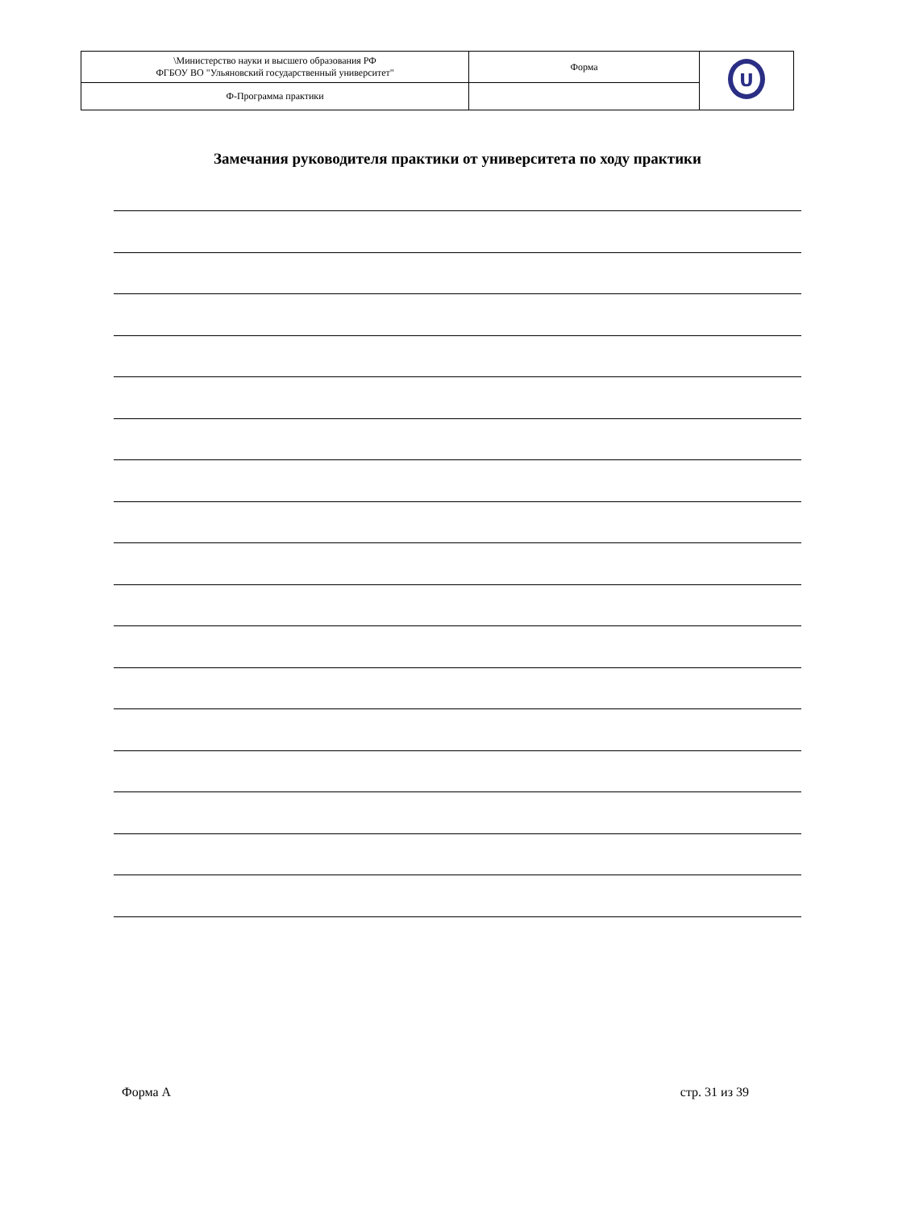| \Министерство науки и высшего образования РФ ФГБОУ ВО "Ульяновский государственный университет" | Форма | U |
| Ф-Программа практики | | |
Замечания руководителя практики от университета по ходу практики
Форма А стр. 31 из 39